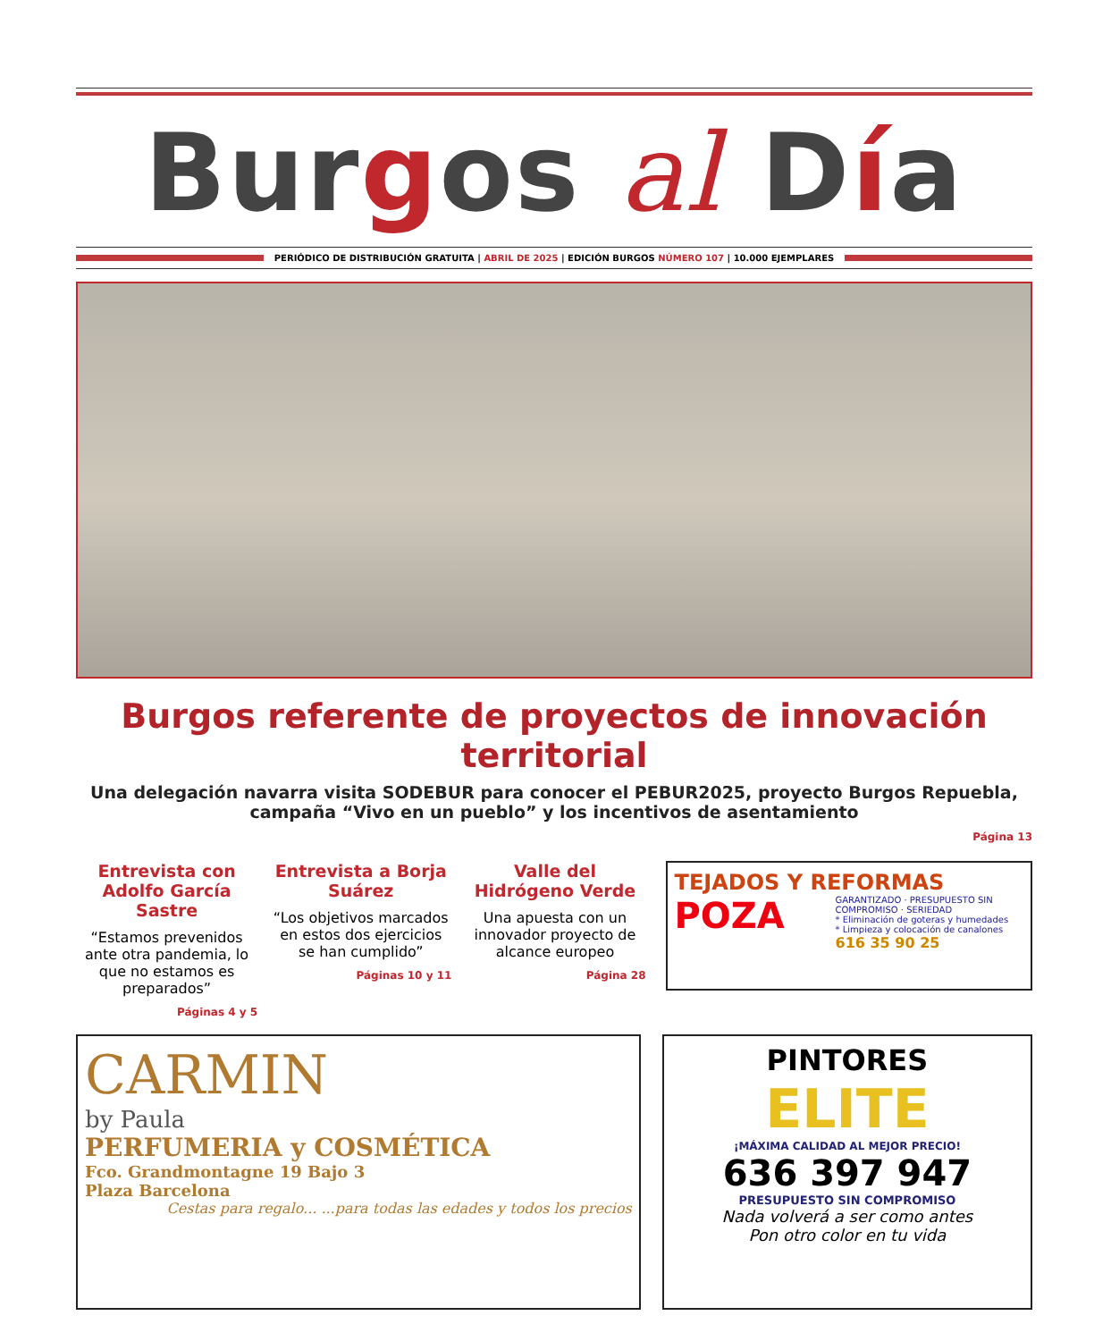Burgos al Día
PERIÓDICO DE DISTRIBUCIÓN GRATUITA | ABRIL DE 2025 | EDICIÓN BURGOS NÚMERO 107 | 10.000 EJEMPLARES
Burgos referente de proyectos de innovación territorial
Una delegación navarra visita SODEBUR para conocer el PEBUR2025, proyecto Burgos Repuebla,
campaña “Vivo en un pueblo” y los incentivos de asentamiento
Página 13
Entrevista con Adolfo García Sastre
“Estamos prevenidos ante otra pandemia, lo que no estamos es preparados”
Páginas 4 y 5
Entrevista a Borja Suárez
“Los objetivos marcados en estos dos ejercicios se han cumplido”
Páginas 10 y 11
Valle del Hidrógeno Verde
Una apuesta con un innovador proyecto de alcance europeo
Página 28
TEJADOS Y REFORMAS
POZA
GARANTIZADO · PRESUPUESTO SIN COMPROMISO · SERIEDAD
* Eliminación de goteras y humedades
* Limpieza y colocación de canalones
616 35 90 25
CARMIN
by Paula
PERFUMERIA y COSMÉTICA
Fco. Grandmontagne 19 Bajo 3
Plaza Barcelona
Cestas para regalo... ...para todas las edades y todos los precios
PINTORES
ELITE
¡MÁXIMA CALIDAD AL MEJOR PRECIO!
636 397 947
PRESUPUESTO SIN COMPROMISO
Nada volverá a ser como antes
Pon otro color en tu vida